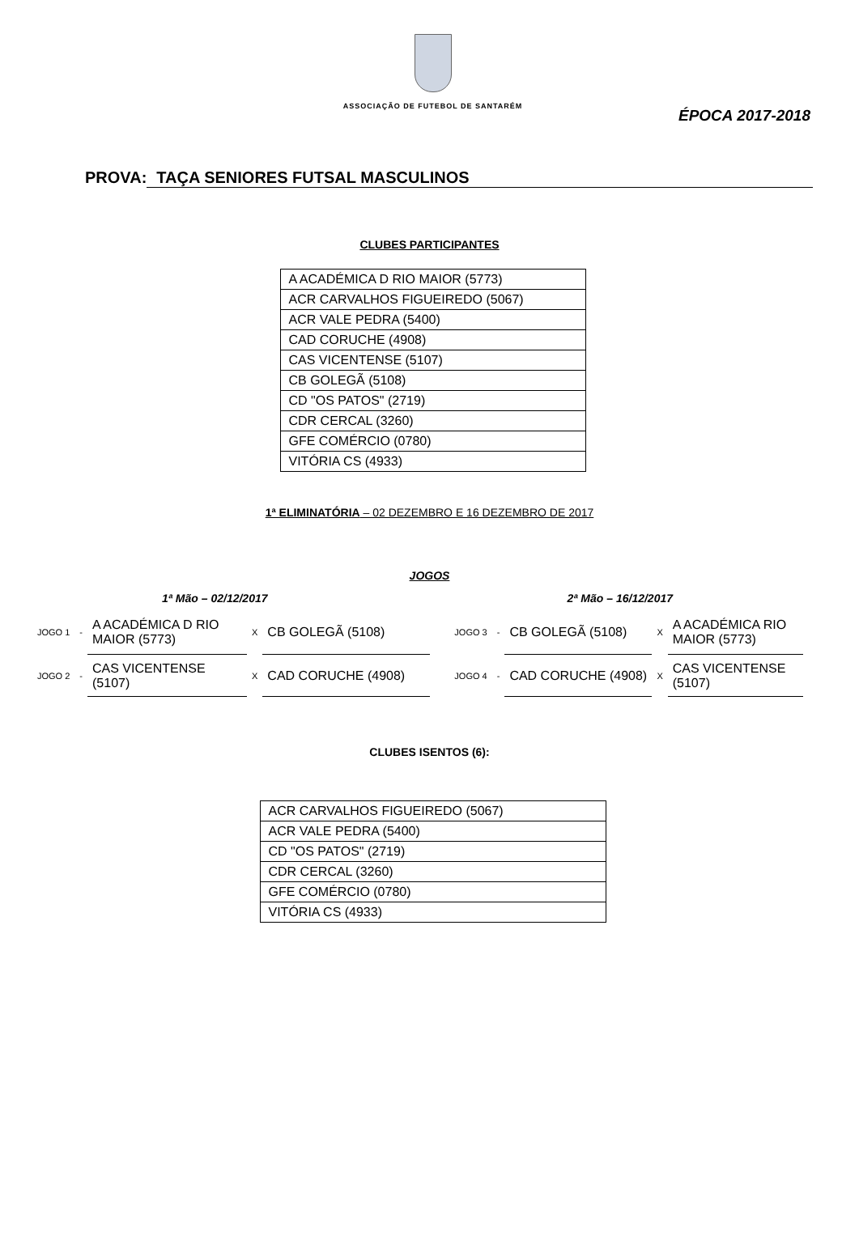ASSOCIAÇÃO DE FUTEBOL DE SANTARÉM
ÉPOCA 2017-2018
PROVA: TAÇA SENIORES FUTSAL MASCULINOS
CLUBES PARTICIPANTES
| A ACADÉMICA D RIO MAIOR (5773) |
| ACR CARVALHOS FIGUEIREDO (5067) |
| ACR VALE PEDRA (5400) |
| CAD CORUCHE (4908) |
| CAS VICENTENSE (5107) |
| CB GOLEGÃ (5108) |
| CD "OS PATOS" (2719) |
| CDR CERCAL (3260) |
| GFE COMÉRCIO (0780) |
| VITÓRIA CS (4933) |
1ª ELIMINATÓRIA – 02 DEZEMBRO E 16 DEZEMBRO DE 2017
JOGOS
1ª Mão – 02/12/2017 2ª Mão – 16/12/2017
| JOGO 1 | - | A ACADÉMICA D RIO MAIOR (5773) | X | CB GOLEGÃ (5108) | JOGO 3 | - | CB GOLEGÃ (5108) | X | A ACADÉMICA RIO MAIOR (5773) |
| JOGO 2 | - | CAS VICENTENSE (5107) | X | CAD CORUCHE (4908) | JOGO 4 | - | CAD CORUCHE (4908) | X | CAS VICENTENSE (5107) |
CLUBES ISENTOS (6):
| ACR CARVALHOS FIGUEIREDO (5067) |
| ACR VALE PEDRA (5400) |
| CD "OS PATOS" (2719) |
| CDR CERCAL (3260) |
| GFE COMÉRCIO (0780) |
| VITÓRIA CS (4933) |